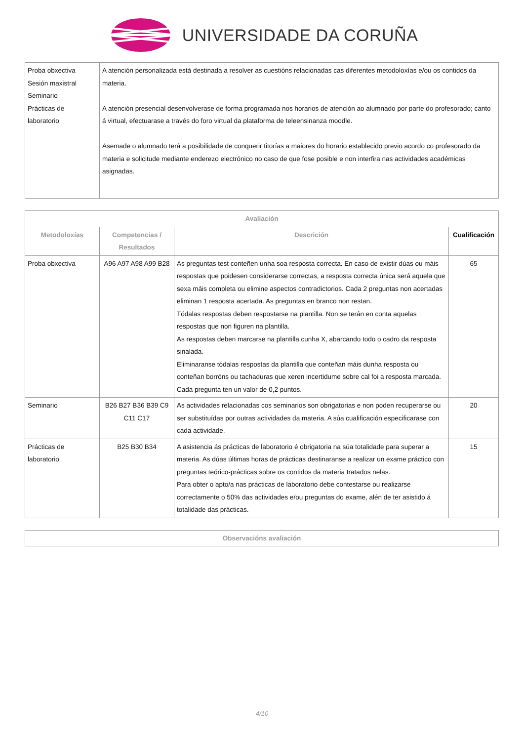UNIVERSIDADE DA CORUÑA
| Proba obxectiva Sesión maxistral Seminario Prácticas de laboratorio | A atención personalizada está destinada a resolver as cuestións relacionadas cas diferentes metodoloxías e/ou os contidos da materia. A atención presencial desenvolverase de forma programada nos horarios de atención ao alumnado por parte do profesorado; canto á virtual, efectuarase a través do foro virtual da plataforma de teleensinanza moodle. Asemade o alumnado terá a posibilidade de conquerir titorías a maiores do horario establecido previo acordo co profesorado da materia e solicitude mediante enderezo electrónico no caso de que fose posible e non interfira nas actividades académicas asignadas. |
| Avaliación | | | |
| --- | --- | --- | --- |
| Metodoloxías | Competencias / Resultados | Descrición | Cualificación |
| Proba obxectiva | A96 A97 A98 A99 B28 | As preguntas test conteñen unha soa resposta correcta. En caso de existir dúas ou máis respostas que poidesen considerarse correctas, a resposta correcta única será aquela que sexa máis completa ou elimine aspectos contradictorios. Cada 2 preguntas non acertadas eliminan 1 resposta acertada. As preguntas en branco non restan. Tódalas respostas deben respostarse na plantilla. Non se terán en conta aquelas respostas que non figuren na plantilla. As respostas deben marcarse na plantilla cunha X, abarcando todo o cadro da resposta sinalada. Eliminaranse tódalas respostas da plantilla que conteñan máis dunha resposta ou conteñan borróns ou tachaduras que xeren incertidume sobre cal foi a resposta marcada. Cada pregunta ten un valor de 0,2 puntos. | 65 |
| Seminario | B26 B27 B36 B39 C9 C11 C17 | As actividades relacionadas cos seminarios son obrigatorias e non poden recuperarse ou ser substituídas por outras actividades da materia. A súa cualificación especificarase con cada actividade. | 20 |
| Prácticas de laboratorio | B25 B30 B34 | A asistencia ás prácticas de laboratorio é obrigatoria na súa totalidade para superar a materia. As dúas últimas horas de prácticas destinaranse a realizar un exame práctico con preguntas teórico-prácticas sobre os contidos da materia tratados nelas. Para obter o apto/a nas prácticas de laboratorio debe contestarse ou realizarse correctamente o 50% das actividades e/ou preguntas do exame, alén de ter asistido á totalidade das prácticas. | 15 |
| Observacións avaliación |
| --- |
4/10